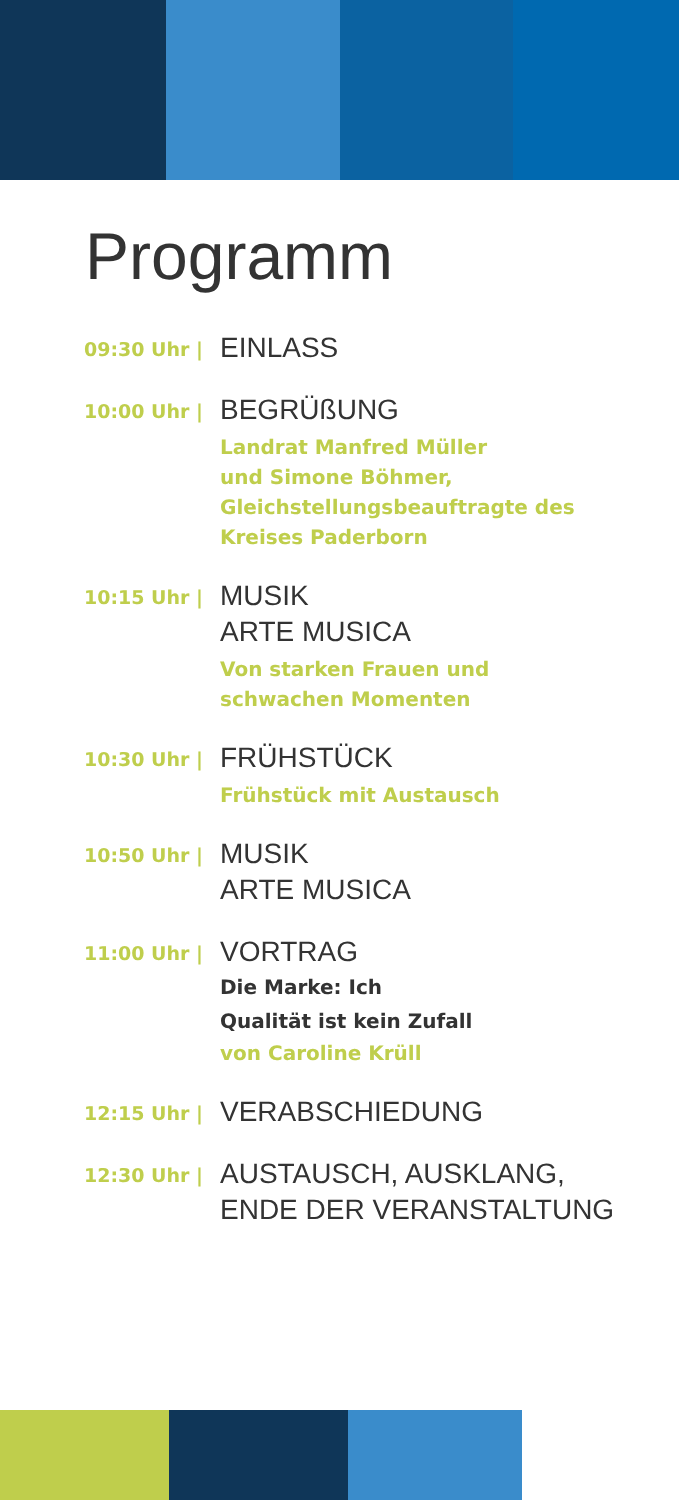Programm
09:30 Uhr |
EINLASS
10:00 Uhr |
BEGRÜßUNG
Landrat Manfred Müller
und Simone Böhmer,
Gleichstellungsbeauftragte des
Kreises Paderborn
10:15 Uhr |
MUSIK
ARTE MUSICA
Von starken Frauen und
schwachen Momenten
10:30 Uhr |
FRÜHSTÜCK
Frühstück mit Austausch
10:50 Uhr |
MUSIK
ARTE MUSICA
11:00 Uhr |
VORTRAG
Die Marke: Ich
Qualität ist kein Zufall
von Caroline Krüll
12:15 Uhr |
VERABSCHIEDUNG
12:30 Uhr |
AUSTAUSCH, AUSKLANG,
ENDE DER VERANSTALTUNG